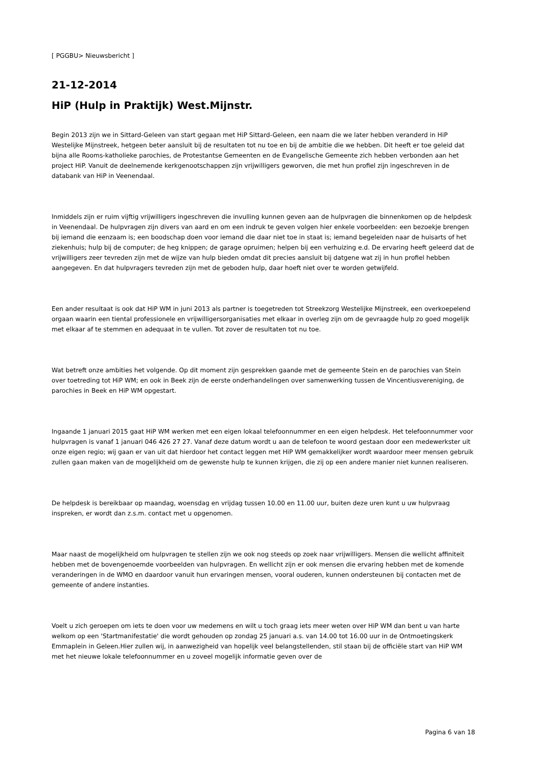[ PGGBU> Nieuwsbericht ]
21-12-2014
HiP (Hulp in Praktijk) West.Mijnstr.
Begin 2013 zijn we in Sittard-Geleen van start gegaan met HiP Sittard-Geleen, een naam die we later hebben veranderd in HiP Westelijke Mijnstreek, hetgeen beter aansluit bij de resultaten tot nu toe en bij de ambitie die we hebben. Dit heeft er toe geleid dat bijna alle Rooms-katholieke parochies, de Protestantse Gemeenten en de Evangelische Gemeente zich hebben verbonden aan het project HiP. Vanuit de deelnemende kerkgenootschappen zijn vrijwilligers geworven, die met hun profiel zijn ingeschreven in de databank van HiP in Veenendaal.
Inmiddels zijn er ruim vijftig vrijwilligers ingeschreven die invulling kunnen geven aan de hulpvragen die binnenkomen op de helpdesk in Veenendaal. De hulpvragen zijn divers van aard en om een indruk te geven volgen hier enkele voorbeelden: een bezoekje brengen bij iemand die eenzaam is; een boodschap doen voor iemand die daar niet toe in staat is; iemand begeleiden naar de huisarts of het ziekenhuis; hulp bij de computer; de heg knippen; de garage opruimen; helpen bij een verhuizing e.d. De ervaring heeft geleerd dat de vrijwilligers zeer tevreden zijn met de wijze van hulp bieden omdat dit precies aansluit bij datgene wat zij in hun profiel hebben aangegeven. En dat hulpvragers tevreden zijn met de geboden hulp, daar hoeft niet over te worden getwijfeld.
Een ander resultaat is ook dat HiP WM in juni 2013 als partner is toegetreden tot Streekzorg Westelijke Mijnstreek, een overkoepelend orgaan waarin een tiental professionele en vrijwilligersorganisaties met elkaar in overleg zijn om de gevraagde hulp zo goed mogelijk met elkaar af te stemmen en adequaat in te vullen. Tot zover de resultaten tot nu toe.
Wat betreft onze ambities het volgende. Op dit moment zijn gesprekken gaande met de gemeente Stein en de parochies van Stein over toetreding tot HiP WM; en ook in Beek zijn de eerste onderhandelingen over samenwerking tussen de Vincentiusvereniging, de parochies in Beek en HiP WM opgestart.
Ingaande 1 januari 2015 gaat HiP WM werken met een eigen lokaal telefoonnummer en een eigen helpdesk. Het telefoonnummer voor hulpvragen is vanaf 1 januari 046 426 27 27. Vanaf deze datum wordt u aan de telefoon te woord gestaan door een medewerkster uit onze eigen regio; wij gaan er van uit dat hierdoor het contact leggen met HiP WM gemakkelijker wordt waardoor meer mensen gebruik zullen gaan maken van de mogelijkheid om de gewenste hulp te kunnen krijgen, die zij op een andere manier niet kunnen realiseren.
De helpdesk is bereikbaar op maandag, woensdag en vrijdag tussen 10.00 en 11.00 uur, buiten deze uren kunt u uw hulpvraag inspreken, er wordt dan z.s.m. contact met u opgenomen.
Maar naast de mogelijkheid om hulpvragen te stellen zijn we ook nog steeds op zoek naar vrijwilligers. Mensen die wellicht affiniteit hebben met de bovengenoemde voorbeelden van hulpvragen. En wellicht zijn er ook mensen die ervaring hebben met de komende veranderingen in de WMO en daardoor vanuit hun ervaringen mensen, vooral ouderen, kunnen ondersteunen bij contacten met de gemeente of andere instanties.
Voelt u zich geroepen om iets te doen voor uw medemens en wilt u toch graag iets meer weten over HiP WM dan bent u van harte welkom op een 'Startmanifestatie' die wordt gehouden op zondag 25 januari a.s. van 14.00 tot 16.00 uur in de Ontmoetingskerk Emmaplein in Geleen.Hier zullen wij, in aanwezigheid van hopelijk veel belangstellenden, stil staan bij de officiële start van HiP WM met het nieuwe lokale telefoonnummer en u zoveel mogelijk informatie geven over de
Pagina 6 van 18